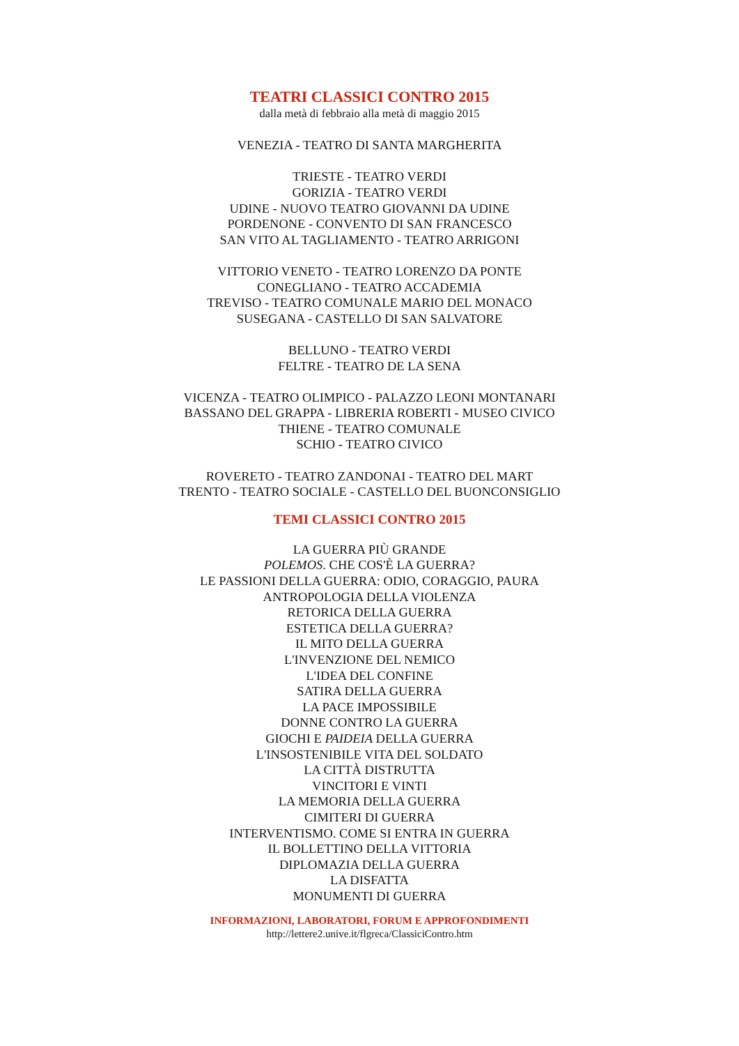TEATRI CLASSICI CONTRO 2015
dalla metà di febbraio alla metà di maggio 2015
VENEZIA - TEATRO DI SANTA MARGHERITA
TRIESTE - TEATRO VERDI
GORIZIA - TEATRO VERDI
UDINE - NUOVO TEATRO GIOVANNI DA UDINE
PORDENONE - CONVENTO DI SAN FRANCESCO
SAN VITO AL TAGLIAMENTO - TEATRO ARRIGONI
VITTORIO VENETO - TEATRO LORENZO DA PONTE
CONEGLIANO - TEATRO ACCADEMIA
TREVISO - TEATRO COMUNALE MARIO DEL MONACO
SUSEGANA - CASTELLO DI SAN SALVATORE
BELLUNO - TEATRO VERDI
FELTRE - TEATRO DE LA SENA
VICENZA - TEATRO OLIMPICO - PALAZZO LEONI MONTANARI
BASSANO DEL GRAPPA - LIBRERIA ROBERTI - MUSEO CIVICO
THIENE - TEATRO COMUNALE
SCHIO - TEATRO CIVICO
ROVERETO - TEATRO ZANDONAI - TEATRO DEL MART
TRENTO - TEATRO SOCIALE - CASTELLO DEL BUONCONSIGLIO
TEMI CLASSICI CONTRO 2015
LA GUERRA PIÙ GRANDE
POLEMOS. CHE COS'È LA GUERRA?
LE PASSIONI DELLA GUERRA: ODIO, CORAGGIO, PAURA
ANTROPOLOGIA DELLA VIOLENZA
RETORICA DELLA GUERRA
ESTETICA DELLA GUERRA?
IL MITO DELLA GUERRA
L'INVENZIONE DEL NEMICO
L'IDEA DEL CONFINE
SATIRA DELLA GUERRA
LA PACE IMPOSSIBILE
DONNE CONTRO LA GUERRA
GIOCHI E PAIDEIA DELLA GUERRA
L'INSOSTENIBILE VITA DEL SOLDATO
LA CITTÀ DISTRUTTA
VINCITORI E VINTI
LA MEMORIA DELLA GUERRA
CIMITERI DI GUERRA
INTERVENTISMO. COME SI ENTRA IN GUERRA
IL BOLLETTINO DELLA VITTORIA
DIPLOMAZIA DELLA GUERRA
LA DISFATTA
MONUMENTI DI GUERRA
INFORMAZIONI, LABORATORI, FORUM E APPROFONDIMENTI
http://lettere2.unive.it/flgreca/ClassiciContro.htm